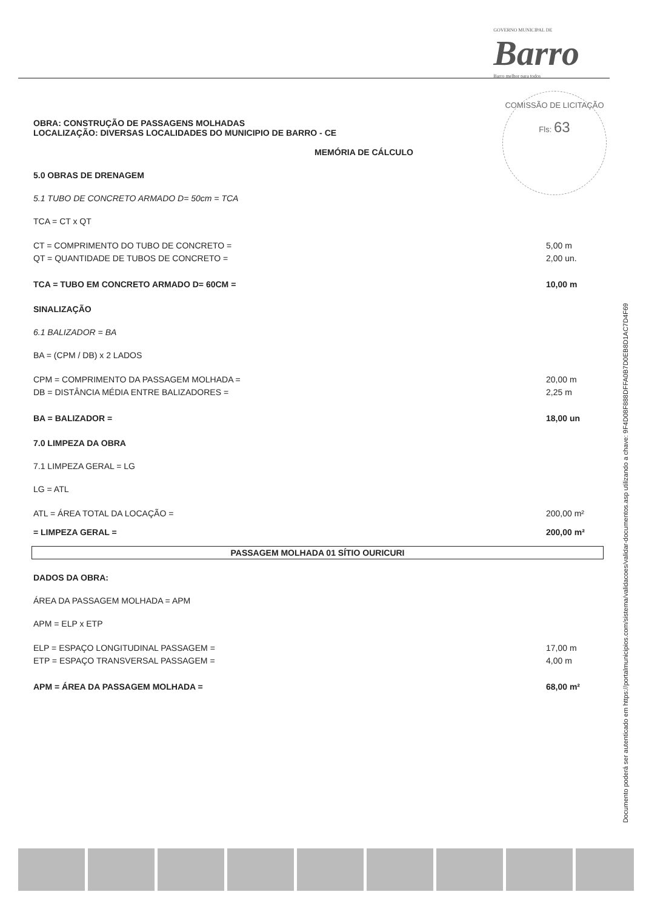GOVERNO MUNICIPAL DE
Barro
Barro melhor para todos
COMISSÃO DE LICITAÇÃO
Fls: 63
OBRA: CONSTRUÇÃO DE PASSAGENS MOLHADAS
LOCALIZAÇÃO: DIVERSAS LOCALIDADES DO MUNICIPIO DE BARRO - CE
MEMÓRIA DE CÁLCULO
5.0 OBRAS DE DRENAGEM
5.1 TUBO DE CONCRETO ARMADO D= 50cm = TCA
TCA = CT x QT
CT = COMPRIMENTO DO TUBO DE CONCRETO = 5,00 m
QT = QUANTIDADE DE TUBOS DE CONCRETO = 2,00 un.
TCA = TUBO EM CONCRETO ARMADO D= 60CM = 10,00 m
SINALIZAÇÃO
6.1 BALIZADOR = BA
BA = (CPM / DB) x 2 LADOS
CPM = COMPRIMENTO DA PASSAGEM MOLHADA = 20,00 m
DB = DISTÂNCIA MÉDIA ENTRE BALIZADORES = 2,25 m
BA = BALIZADOR = 18,00 un
7.0 LIMPEZA DA OBRA
7.1 LIMPEZA GERAL = LG
LG = ATL
ATL = ÁREA TOTAL DA LOCAÇÃO = 200,00 m²
= LIMPEZA GERAL = 200,00 m²
PASSAGEM MOLHADA 01 SÍTIO OURICURI
DADOS DA OBRA:
ÁREA DA PASSAGEM MOLHADA = APM
APM = ELP x ETP
ELP = ESPAÇO LONGITUDINAL PASSAGEM = 17,00 m
ETP = ESPAÇO TRANSVERSAL PASSAGEM = 4,00 m
APM = ÁREA DA PASSAGEM MOLHADA = 68,00 m²
Documento poderá ser autenticado em https://portalmunicipios.com/sistema/validacoes/validar-documentos.asp utilizando a chave: 9F4D08F888DFFA0B7D0EB8D1AC7D4F69